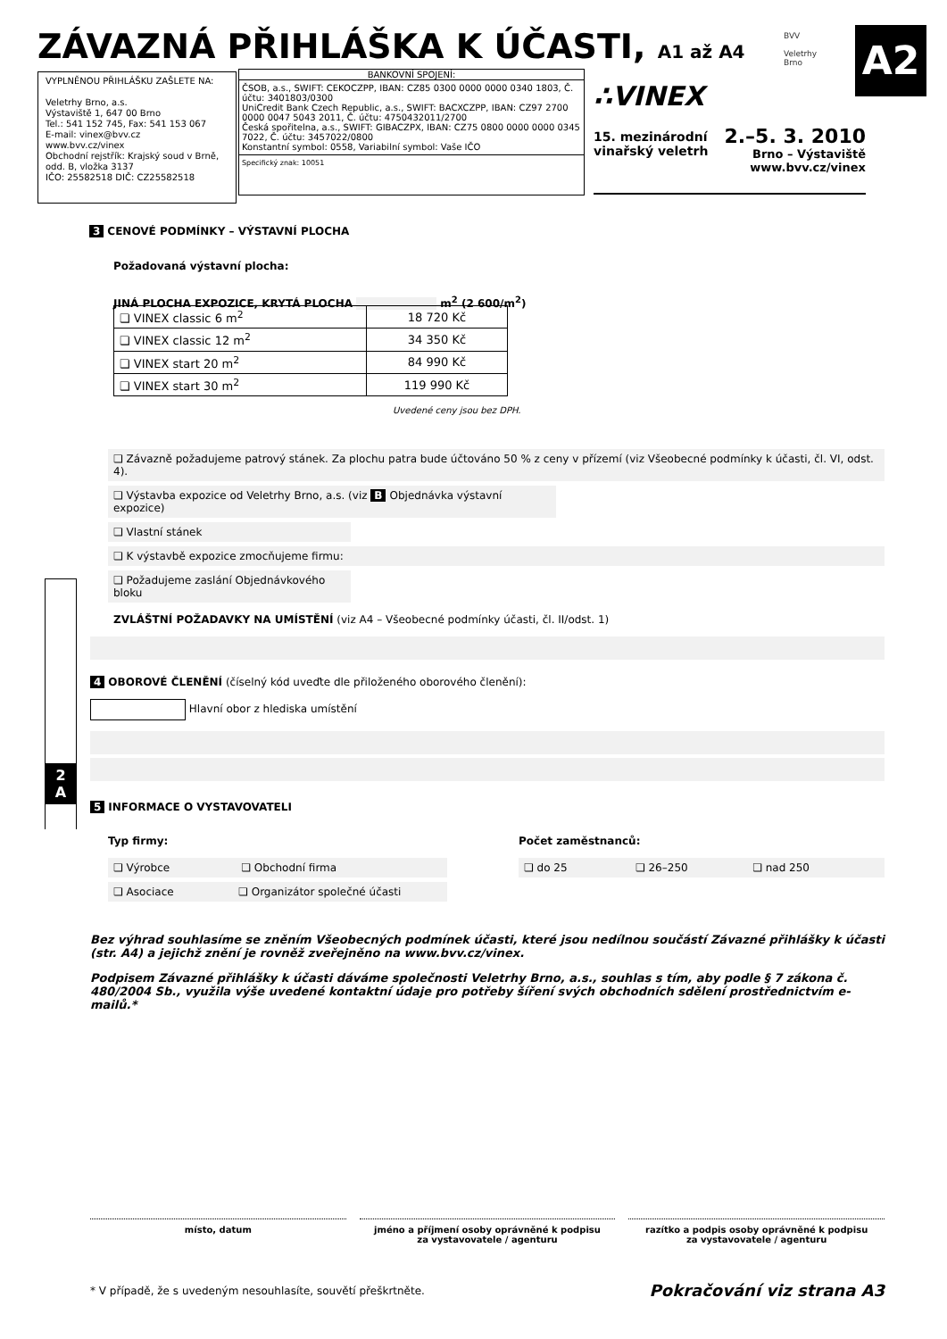ZÁVAZNÁ PŘIHLÁŠKA K ÚČASTI, A1 až A4
BVV
Veletrhy
Brno
A2
VYPLNĚNOU PŘIHLÁŠKU ZAŠLETE NA:
Veletrhy Brno, a.s.
Výstaviště 1, 647 00 Brno
Tel.: 541 152 745, Fax: 541 153 067
E-mail: vinex@bvv.cz
www.bvv.cz/vinex
Obchodní rejstřík: Krajský soud v Brně, odd. B, vložka 3137
IČO: 25582518 DIČ: CZ25582518
BANKOVNÍ SPOJENÍ:
ČSOB, a.s., SWIFT: CEKOCZPP, IBAN: CZ85 0300 0000 0000 0340 1803, Č. účtu: 3401803/0300
UniCredit Bank Czech Republic, a.s., SWIFT: BACXCZPP, IBAN: CZ97 2700 0000 0047 5043 2011, Č. účtu: 4750432011/2700
Česká spořitelna, a.s., SWIFT: GIBACZPX, IBAN: CZ75 0800 0000 0000 0345 7022, Č. účtu: 3457022/0800
Konstantní symbol: 0558, Variabilní symbol: Vaše IČO
Specifický znak: 10051
∴VINEX
15. mezinárodní
vinařský veletrh
2.–5. 3. 2010
Brno – Výstaviště
www.bvv.cz/vinex
3 CENOVÉ PODMÍNKY – VÝSTAVNÍ PLOCHA
Požadovaná výstavní plocha:
JINÁ PLOCHA EXPOZICE, KRYTÁ PLOCHA m<sup>2</sup> (2 600/m<sup>2</sup>)
| ❏ VINEX classic 6 m<sup>2</sup> | 18 720 Kč |
| ❏ VINEX classic 12 m<sup>2</sup> | 34 350 Kč |
| ❏ VINEX start 20 m<sup>2</sup> | 84 990 Kč |
| ❏ VINEX start 30 m<sup>2</sup> | 119 990 Kč |
Uvedené ceny jsou bez DPH.
❏ Závazně požadujeme patrový stánek. Za plochu patra bude účtováno 50 % z ceny v přízemí (viz Všeobecné podmínky k účasti, čl. VI, odst. 4).
❏ Výstavba expozice od Veletrhy Brno, a.s. (viz B Objednávka výstavní expozice)
❏ Vlastní stánek
❏ K výstavbě expozice zmocňujeme firmu:
❏ Požadujeme zaslání Objednávkového bloku
ZVLÁŠTNÍ POŽADAVKY NA UMÍSTĚNÍ (viz A4 – Všeobecné podmínky účasti, čl. II/odst. 1)
4 OBOROVÉ ČLENĚNÍ (číselný kód uveďte dle přiloženého oborového členění):
Hlavní obor z hlediska umístění
5 INFORMACE O VYSTAVOVATELI
Typ firmy:
❏ Výrobce ❏ Obchodní firma
❏ Asociace ❏ Organizátor společné účasti
Počet zaměstnanců:
❏ do 25 ❏ 26–250 ❏ nad 250
Bez výhrad souhlasíme se zněním Všeobecných podmínek účasti, které jsou nedílnou součástí Závazné přihlášky k účasti (str. A4) a jejichž znění je rovněž zveřejněno na www.bvv.cz/vinex.
Podpisem Závazné přihlášky k účasti dáváme společnosti Veletrhy Brno, a.s., souhlas s tím, aby podle § 7 zákona č. 480/2004 Sb., využila výše uvedené kontaktní údaje pro potřeby šíření svých obchodních sdělení prostřednictvím e-mailů.*
2
A
místo, datum jméno a příjmení osoby oprávněné k podpisu
za vystavovatele / agenturu
razítko a podpis osoby oprávněné k podpisu
za vystavovatele / agenturu
* V případě, že s uvedeným nesouhlasíte, souvětí přeškrtněte. Pokračování viz strana A3